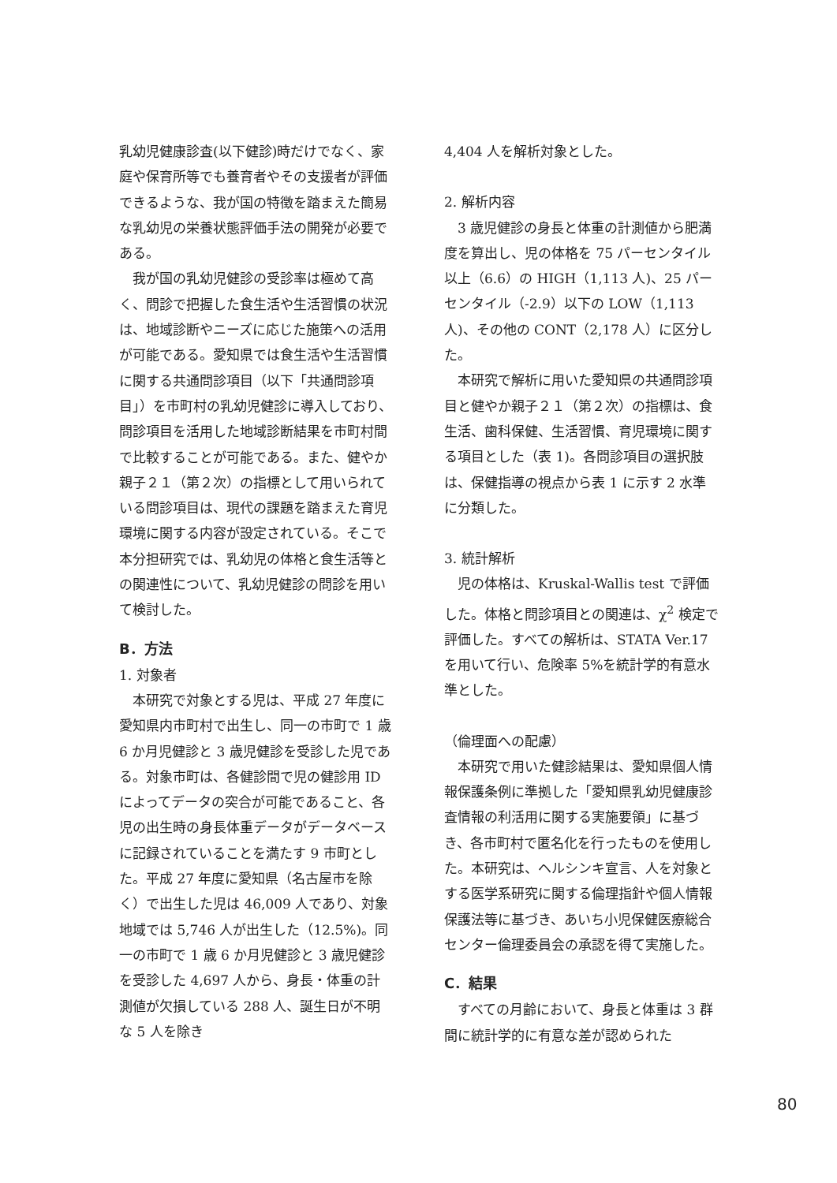乳幼児健康診査(以下健診)時だけでなく、家庭や保育所等でも養育者やその支援者が評価できるような、我が国の特徴を踏まえた簡易な乳幼児の栄養状態評価手法の開発が必要である。
我が国の乳幼児健診の受診率は極めて高く、問診で把握した食生活や生活習慣の状況は、地域診断やニーズに応じた施策への活用が可能である。愛知県では食生活や生活習慣に関する共通問診項目（以下「共通問診項目」）を市町村の乳幼児健診に導入しており、問診項目を活用した地域診断結果を市町村間で比較することが可能である。また、健やか親子２１（第２次）の指標として用いられている問診項目は、現代の課題を踏まえた育児環境に関する内容が設定されている。そこで本分担研究では、乳幼児の体格と食生活等との関連性について、乳幼児健診の問診を用いて検討した。
B．方法
1. 対象者
本研究で対象とする児は、平成 27 年度に愛知県内市町村で出生し、同一の市町で 1 歳 6 か月児健診と 3 歳児健診を受診した児である。対象市町は、各健診間で児の健診用 ID によってデータの突合が可能であること、各児の出生時の身長体重データがデータベースに記録されていることを満たす 9 市町とした。平成 27 年度に愛知県（名古屋市を除く）で出生した児は 46,009 人であり、対象地域では 5,746 人が出生した（12.5%)。同一の市町で 1 歳 6 か月児健診と 3 歳児健診を受診した 4,697 人から、身長・体重の計測値が欠損している 288 人、誕生日が不明な 5 人を除き
4,404 人を解析対象とした。
2. 解析内容
3 歳児健診の身長と体重の計測値から肥満度を算出し、児の体格を 75 パーセンタイル以上（6.6）の HIGH（1,113 人)、25 パーセンタイル（-2.9）以下の LOW（1,113 人)、その他の CONT（2,178 人）に区分した。
本研究で解析に用いた愛知県の共通問診項目と健やか親子２１（第２次）の指標は、食生活、歯科保健、生活習慣、育児環境に関する項目とした（表 1)。各問診項目の選択肢は、保健指導の視点から表 1 に示す 2 水準に分類した。
3. 統計解析
児の体格は、Kruskal-Wallis test で評価した。体格と問診項目との関連は、χ<sup>2</sup> 検定で評価した。すべての解析は、STATA Ver.17 を用いて行い、危険率 5%を統計学的有意水準とした。
（倫理面への配慮）
本研究で用いた健診結果は、愛知県個人情報保護条例に準拠した「愛知県乳幼児健康診査情報の利活用に関する実施要領」に基づき、各市町村で匿名化を行ったものを使用した。本研究は、ヘルシンキ宣言、人を対象とする医学系研究に関する倫理指針や個人情報保護法等に基づき、あいち小児保健医療総合センター倫理委員会の承認を得て実施した。
C．結果
すべての月齢において、身長と体重は 3 群間に統計学的に有意な差が認められた
80